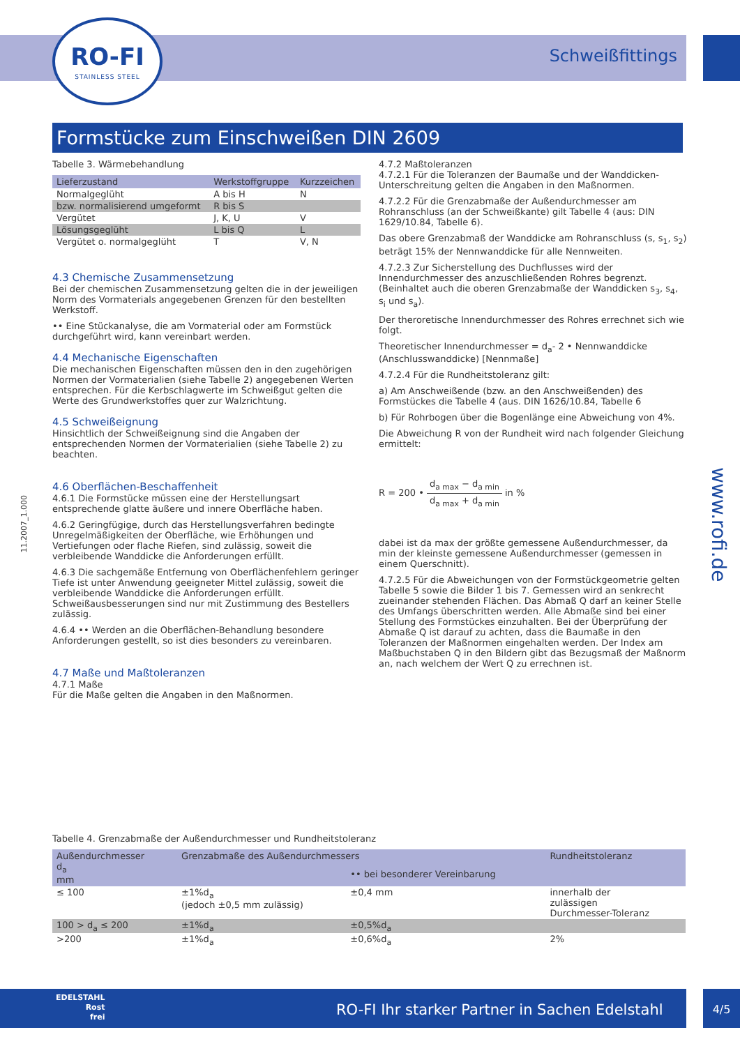RO-FI
STAINLESS STEEL
Schweißfittings
Formstücke zum Einschweißen DIN 2609
11.2007_1.000
www.rofi.de
Tabelle 3. Wärmebehandlung
| Lieferzustand | Werkstoffgruppe | Kurzzeichen |
| --- | --- | --- |
| Normalgeglüht | A bis H | N |
| bzw. normalisierend umgeformt | R bis S | |
| Vergütet | J, K, U | V |
| Lösungsgeglüht | L bis Q | L |
| Vergütet o. normalgeglüht | T | V, N |
4.3 Chemische Zusammensetzung
Bei der chemischen Zusammensetzung gelten die in der jeweiligen Norm des Vormaterials angegebenen Grenzen für den bestellten Werkstoff.
•• Eine Stückanalyse, die am Vormaterial oder am Formstück durchgeführt wird, kann vereinbart werden.
4.4 Mechanische Eigenschaften
Die mechanischen Eigenschaften müssen den in den zugehörigen Normen der Vormaterialien (siehe Tabelle 2) angegebenen Werten entsprechen. Für die Kerbschlagwerte im Schweißgut gelten die Werte des Grundwerkstoffes quer zur Walzrichtung.
4.5 Schweißeignung
Hinsichtlich der Schweißeignung sind die Angaben der entsprechenden Normen der Vormaterialien (siehe Tabelle 2) zu beachten.
4.6 Oberflächen-Beschaffenheit
4.6.1 Die Formstücke müssen eine der Herstellungsart entsprechende glatte äußere und innere Oberfläche haben.
4.6.2 Geringfügige, durch das Herstellungsverfahren bedingte Unregelmäßigkeiten der Oberfläche, wie Erhöhungen und Vertiefungen oder flache Riefen, sind zulässig, soweit die verbleibende Wanddicke die Anforderungen erfüllt.
4.6.3 Die sachgemäße Entfernung von Oberflächenfehlern geringer Tiefe ist unter Anwendung geeigneter Mittel zulässig, soweit die verbleibende Wanddicke die Anforderungen erfüllt. Schweißausbesserungen sind nur mit Zustimmung des Bestellers zulässig.
4.6.4 •• Werden an die Oberflächen-Behandlung besondere Anforderungen gestellt, so ist dies besonders zu vereinbaren.
4.7 Maße und Maßtoleranzen
4.7.1 Maße
Für die Maße gelten die Angaben in den Maßnormen.
4.7.2 Maßtoleranzen
4.7.2.1 Für die Toleranzen der Baumaße und der Wanddicken-Unterschreitung gelten die Angaben in den Maßnormen.
4.7.2.2 Für die Grenzabmaße der Außendurchmesser am Rohranschluss (an der Schweißkante) gilt Tabelle 4 (aus: DIN 1629/10.84, Tabelle 6).
Das obere Grenzabmaß der Wanddicke am Rohranschluss (s, s<sub>1</sub>, s<sub>2</sub>) beträgt 15% der Nennwanddicke für alle Nennweiten.
4.7.2.3 Zur Sicherstellung des Duchflusses wird der Innendurchmesser des anzuschließenden Rohres begrenzt. (Beinhaltet auch die oberen Grenzabmaße der Wanddicken s<sub>3</sub>, s<sub>4</sub>, s<sub>i</sub> und s<sub>a</sub>).
Der theroretische Innendurchmesser des Rohres errechnet sich wie folgt.
Theoretischer Innendurchmesser = d<sub>a</sub>- 2 • Nennwanddicke (Anschlusswanddicke) [Nennmaße]
4.7.2.4 Für die Rundheitstoleranz gilt:
a) Am Anschweißende (bzw. an den Anschweißenden) des Formstückes die Tabelle 4 (aus. DIN 1626/10.84, Tabelle 6
b) Für Rohrbogen über die Bogenlänge eine Abweichung von 4%.
Die Abweichung R von der Rundheit wird nach folgender Gleichung ermittelt:
R = 200 • d<sub>a max</sub> − d<sub>a min</sub> d<sub>a max</sub> + d<sub>a min</sub> in %
dabei ist da max der größte gemessene Außendurchmesser, da min der kleinste gemessene Außendurchmesser (gemessen in einem Querschnitt).
4.7.2.5 Für die Abweichungen von der Formstückgeometrie gelten Tabelle 5 sowie die Bilder 1 bis 7. Gemessen wird an senkrecht zueinander stehenden Flächen. Das Abmaß Q darf an keiner Stelle des Umfangs überschritten werden. Alle Abmaße sind bei einer Stellung des Formstückes einzuhalten. Bei der Überprüfung der Abmaße Q ist darauf zu achten, dass die Baumaße in den Toleranzen der Maßnormen eingehalten werden. Der Index am Maßbuchstaben Q in den Bildern gibt das Bezugsmaß der Maßnorm an, nach welchem der Wert Q zu errechnen ist.
Tabelle 4. Grenzabmaße der Außendurchmesser und Rundheitstoleranz
| Außendurchmesser d<sub>a</sub> mm | Grenzabmaße des Außendurchmessers | | Rundheitstoleranz |
| --- | --- | --- | --- |
| | | •• bei besonderer Vereinbarung | |
| ≤ 100 | ±1%d<sub>a</sub> (jedoch ±0,5 mm zulässig) | ±0,4 mm | innerhalb der zulässigen Durchmesser-Toleranz |
| 100 > d<sub>a</sub> ≤ 200 | ±1%d<sub>a</sub> | ±0,5%d<sub>a</sub> | |
| >200 | ±1%d<sub>a</sub> | ±0,6%d<sub>a</sub> | 2% |
EDELSTAHL
Rost
frei RO-FI Ihr starker Partner in Sachen Edelstahl
4/5